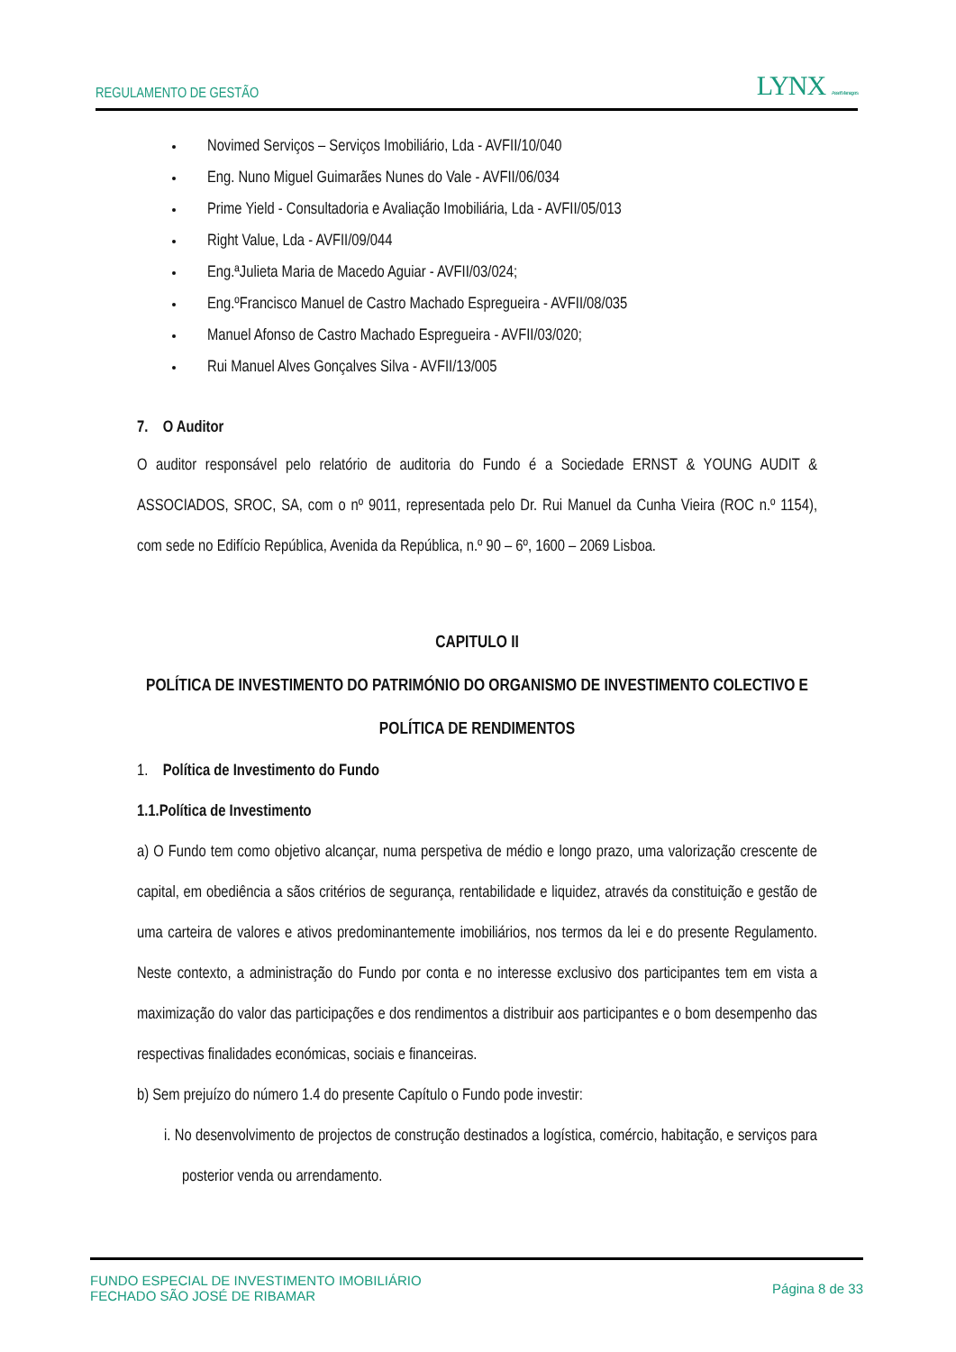REGULAMENTO DE GESTÃO LYNX Asset Managers
Novimed Serviços – Serviços Imobiliário, Lda - AVFII/10/040
Eng. Nuno Miguel Guimarães Nunes do Vale - AVFII/06/034
Prime Yield - Consultadoria e Avaliação Imobiliária, Lda - AVFII/05/013
Right Value, Lda - AVFII/09/044
Eng.ªJulieta Maria de Macedo Aguiar - AVFII/03/024;
Eng.ºFrancisco Manuel de Castro Machado Espregueira - AVFII/08/035
Manuel Afonso de Castro Machado Espregueira - AVFII/03/020;
Rui Manuel Alves Gonçalves Silva - AVFII/13/005
7. O Auditor
O auditor responsável pelo relatório de auditoria do Fundo é a Sociedade ERNST & YOUNG AUDIT & ASSOCIADOS, SROC, SA, com o nº 9011, representada pelo Dr. Rui Manuel da Cunha Vieira (ROC n.º 1154), com sede no Edifício República, Avenida da República, n.º 90 – 6º, 1600 – 2069 Lisboa.
CAPITULO II
POLÍTICA DE INVESTIMENTO DO PATRIMÓNIO DO ORGANISMO DE INVESTIMENTO COLECTIVO E POLÍTICA DE RENDIMENTOS
1. Política de Investimento do Fundo
1.1.Política de Investimento
a) O Fundo tem como objetivo alcançar, numa perspetiva de médio e longo prazo, uma valorização crescente de capital, em obediência a sãos critérios de segurança, rentabilidade e liquidez, através da constituição e gestão de uma carteira de valores e ativos predominantemente imobiliários, nos termos da lei e do presente Regulamento. Neste contexto, a administração do Fundo por conta e no interesse exclusivo dos participantes tem em vista a maximização do valor das participações e dos rendimentos a distribuir aos participantes e o bom desempenho das respectivas finalidades económicas, sociais e financeiras.
b) Sem prejuízo do número 1.4 do presente Capítulo o Fundo pode investir:
i. No desenvolvimento de projectos de construção destinados a logística, comércio, habitação, e serviços para posterior venda ou arrendamento.
FUNDO ESPECIAL DE INVESTIMENTO IMOBILIÁRIO
FECHADO SÃO JOSÉ DE RIBAMAR Página 8 de 33